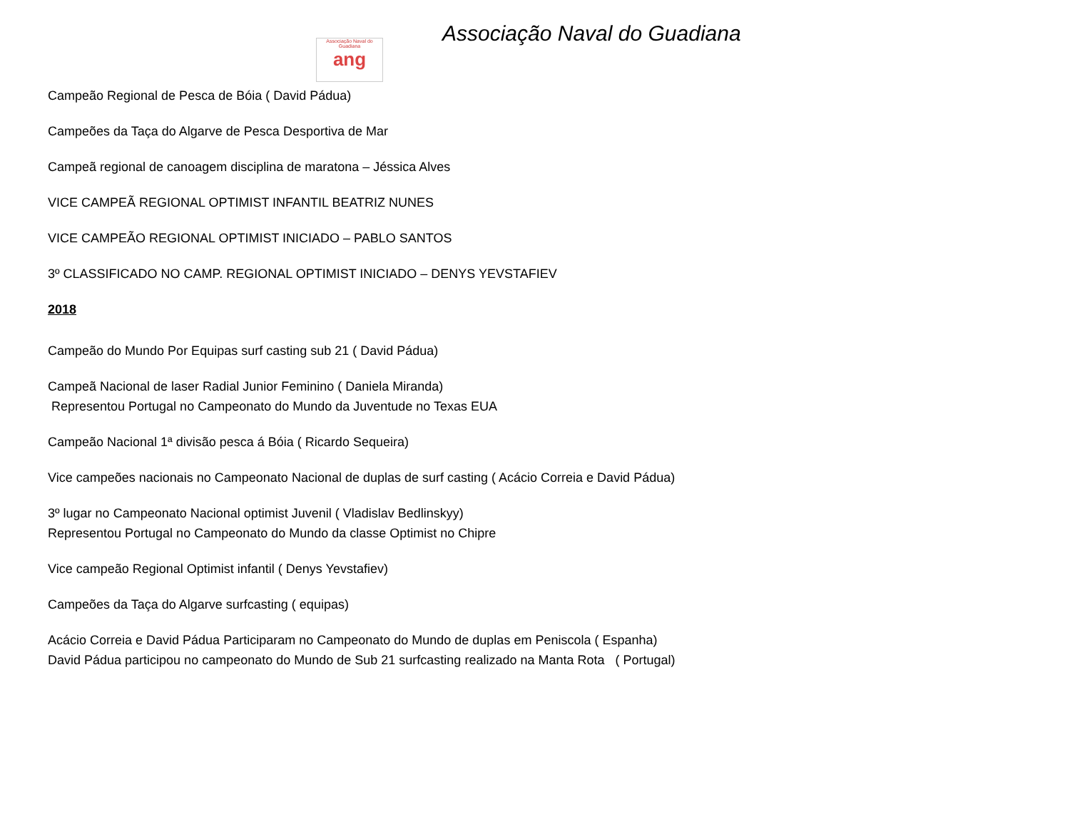Associação Naval do Guadiana
ang
Associação Naval do Guadiana
Campeão Regional de Pesca de Bóia ( David Pádua)
Campeões da Taça do Algarve de Pesca Desportiva de Mar
Campeã regional de canoagem disciplina de maratona – Jéssica Alves
VICE CAMPEÃ REGIONAL OPTIMIST INFANTIL BEATRIZ NUNES
VICE CAMPEÃO REGIONAL OPTIMIST INICIADO – PABLO SANTOS
3º CLASSIFICADO NO CAMP. REGIONAL OPTIMIST INICIADO – DENYS YEVSTAFIEV
2018
Campeão do Mundo Por Equipas surf casting sub 21 ( David Pádua)
Campeã Nacional de laser Radial Junior Feminino ( Daniela Miranda)
Representou Portugal no Campeonato do Mundo da Juventude no Texas EUA
Campeão Nacional 1ª divisão pesca á Bóia ( Ricardo Sequeira)
Vice campeões nacionais no Campeonato Nacional de duplas de surf casting ( Acácio Correia e David Pádua)
3º lugar no Campeonato Nacional optimist Juvenil ( Vladislav Bedlinskyy)
Representou Portugal no Campeonato do Mundo da classe Optimist no Chipre
Vice campeão Regional Optimist infantil ( Denys Yevstafiev)
Campeões da Taça do Algarve surfcasting ( equipas)
Acácio Correia e David Pádua Participaram no Campeonato do Mundo de duplas em Peniscola ( Espanha)
David Pádua participou no campeonato do Mundo de Sub 21 surfcasting realizado na Manta Rota ( Portugal)